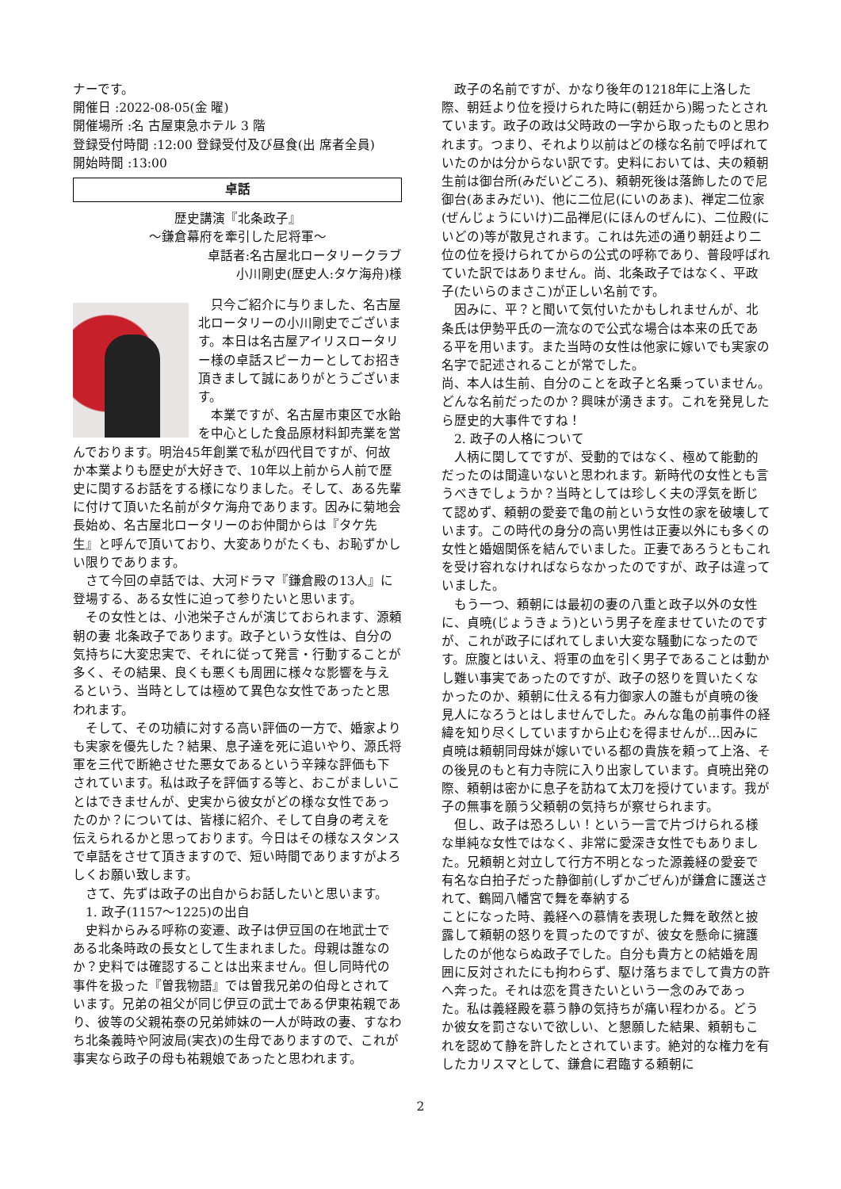ナーです。
開催日 :2022-08-05(金 曜)
開催場所 :名 古屋東急ホテル 3 階
登録受付時間 :12:00 登録受付及び昼食(出 席者全員)
開始時間 :13:00
卓話
歴史講演『北条政子』
～鎌倉幕府を牽引した尼将軍～
卓話者:名古屋北ロータリークラブ
小川剛史(歴史人:タケ海舟)様
　只今ご紹介に与りました、名古屋北ロータリーの小川剛史でございます。本日は名古屋アイリスロータリー様の卓話スピーカーとしてお招き頂きまして誠にありがとうございます。
　本業ですが、名古屋市東区で水飴を中心とした食品原材料卸売業を営んでおります。明治45年創業で私が四代目ですが、何故か本業よりも歴史が大好きで、10年以上前から人前で歴史に関するお話をする様になりました。そして、ある先輩に付けて頂いた名前がタケ海舟であります。因みに菊地会長始め、名古屋北ロータリーのお仲間からは『タケ先生』と呼んで頂いており、大変ありがたくも、お恥ずかしい限りであります。
　さて今回の卓話では、大河ドラマ『鎌倉殿の13人』に登場する、ある女性に迫って参りたいと思います。
　その女性とは、小池栄子さんが演じておられます、源頼朝の妻 北条政子であります。政子という女性は、自分の気持ちに大変忠実で、それに従って発言・行動することが多く、その結果、良くも悪くも周囲に様々な影響を与えるという、当時としては極めて異色な女性であったと思われます。
　そして、その功績に対する高い評価の一方で、婚家よりも実家を優先した？結果、息子達を死に追いやり、源氏将軍を三代で断絶させた悪女であるという辛辣な評価も下されています。私は政子を評価する等と、おこがましいことはできませんが、史実から彼女がどの様な女性であったのか？については、皆様に紹介、そして自身の考えを伝えられるかと思っております。今日はその様なスタンスで卓話をさせて頂きますので、短い時間でありますがよろしくお願い致します。
　さて、先ずは政子の出自からお話したいと思います。
　1. 政子(1157～1225)の出自
　史料からみる呼称の変遷、政子は伊豆国の在地武士である北条時政の長女として生まれました。母親は誰なのか？史料では確認することは出来ません。但し同時代の事件を扱った『曽我物語』では曽我兄弟の伯母とされています。兄弟の祖父が同じ伊豆の武士である伊東祐親であり、彼等の父親祐泰の兄弟姉妹の一人が時政の妻、すなわち北条義時や阿波局(実衣)の生母でありますので、これが事実なら政子の母も祐親娘であったと思われます。
　政子の名前ですが、かなり後年の1218年に上洛した際、朝廷より位を授けられた時に(朝廷から)賜ったとされています。政子の政は父時政の一字から取ったものと思われます。つまり、それより以前はどの様な名前で呼ばれていたのかは分からない訳です。史料においては、夫の頼朝生前は御台所(みだいどころ)、頼朝死後は落飾したので尼御台(あまみだい)、他に二位尼(にいのあま)、禅定二位家(ぜんじょうにいけ)二品禅尼(にほんのぜんに)、二位殿(にいどの)等が散見されます。これは先述の通り朝廷より二位の位を授けられてからの公式の呼称であり、普段呼ばれていた訳ではありません。尚、北条政子ではなく、平政子(たいらのまさこ)が正しい名前です。
　因みに、平？と聞いて気付いたかもしれませんが、北条氏は伊勢平氏の一流なので公式な場合は本来の氏である平を用います。また当時の女性は他家に嫁いでも実家の名字で記述されることが常でした。
尚、本人は生前、自分のことを政子と名乗っていません。どんな名前だったのか？興味が湧きます。これを発見したら歴史的大事件ですね！
　2. 政子の人格について
　人柄に関してですが、受動的ではなく、極めて能動的だったのは間違いないと思われます。新時代の女性とも言うべきでしょうか？当時としては珍しく夫の浮気を断じて認めず、頼朝の愛妾で亀の前という女性の家を破壊しています。この時代の身分の高い男性は正妻以外にも多くの女性と婚姻関係を結んでいました。正妻であろうともこれを受け容れなければならなかったのですが、政子は違っていました。
　もう一つ、頼朝には最初の妻の八重と政子以外の女性に、貞暁(じょうきょう)という男子を産ませていたのですが、これが政子にばれてしまい大変な騒動になったのです。庶腹とはいえ、将軍の血を引く男子であることは動かし難い事実であったのですが、政子の怒りを買いたくなかったのか、頼朝に仕える有力御家人の誰もが貞暁の後見人になろうとはしませんでした。みんな亀の前事件の経緯を知り尽くしていますから止むを得ませんが…因みに貞暁は頼朝同母妹が嫁いでいる都の貴族を頼って上洛、その後見のもと有力寺院に入り出家しています。貞暁出発の際、頼朝は密かに息子を訪ねて太刀を授けています。我が子の無事を願う父頼朝の気持ちが察せられます。
　但し、政子は恐ろしい！という一言で片づけられる様な単純な女性ではなく、非常に愛深き女性でもありました。兄頼朝と対立して行方不明となった源義経の愛妾で有名な白拍子だった静御前(しずかごぜん)が鎌倉に護送されて、鶴岡八幡宮で舞を奉納する
ことになった時、義経への慕情を表現した舞を敢然と披露して頼朝の怒りを買ったのですが、彼女を懸命に擁護したのが他ならぬ政子でした。自分も貴方との結婚を周囲に反対されたにも拘わらず、駆け落ちまでして貴方の許へ奔った。それは恋を貫きたいという一念のみであった。私は義経殿を慕う静の気持ちが痛い程わかる。どうか彼女を罰さないで欲しい、と懇願した結果、頼朝もこれを認めて静を許したとされています。絶対的な権力を有したカリスマとして、鎌倉に君臨する頼朝に
2